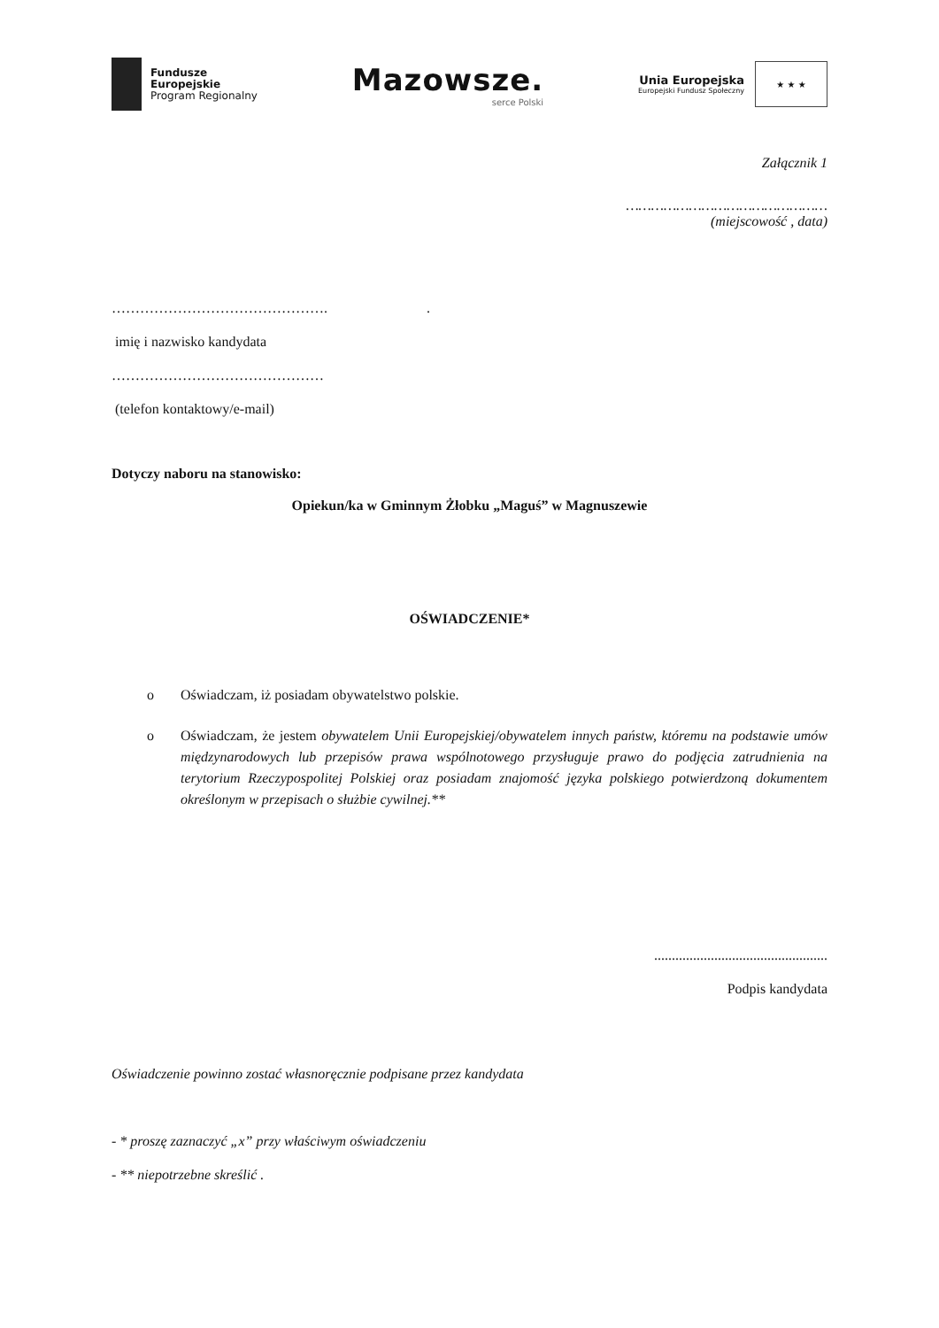Fundusze
Europejskie
Program Regionalny
Mazowsze.
serce Polski
Unia Europejska
Europejski Fundusz Społeczny
★ ★ ★
Załącznik 1
…………………………………………
(miejscowość , data)
………………………………………. .
imię i nazwisko kandydata
………………………………………
(telefon kontaktowy/e-mail)
Dotyczy naboru na stanowisko:
Opiekun/ka w Gminnym Żłobku „Maguś” w Magnuszewie
OŚWIADCZENIE*
o Oświadczam, iż posiadam obywatelstwo polskie.
o Oświadczam, że jestem obywatelem Unii Europejskiej/obywatelem innych państw, któremu na podstawie umów międzynarodowych lub przepisów prawa wspólnotowego przysługuje prawo do podjęcia zatrudnienia na terytorium Rzeczypospolitej Polskiej oraz posiadam znajomość języka polskiego potwierdzoną dokumentem określonym w przepisach o służbie cywilnej.**
.................................................
Podpis kandydata
Oświadczenie powinno zostać własnoręcznie podpisane przez kandydata
- * proszę zaznaczyć „x” przy właściwym oświadczeniu
- ** niepotrzebne skreślić .